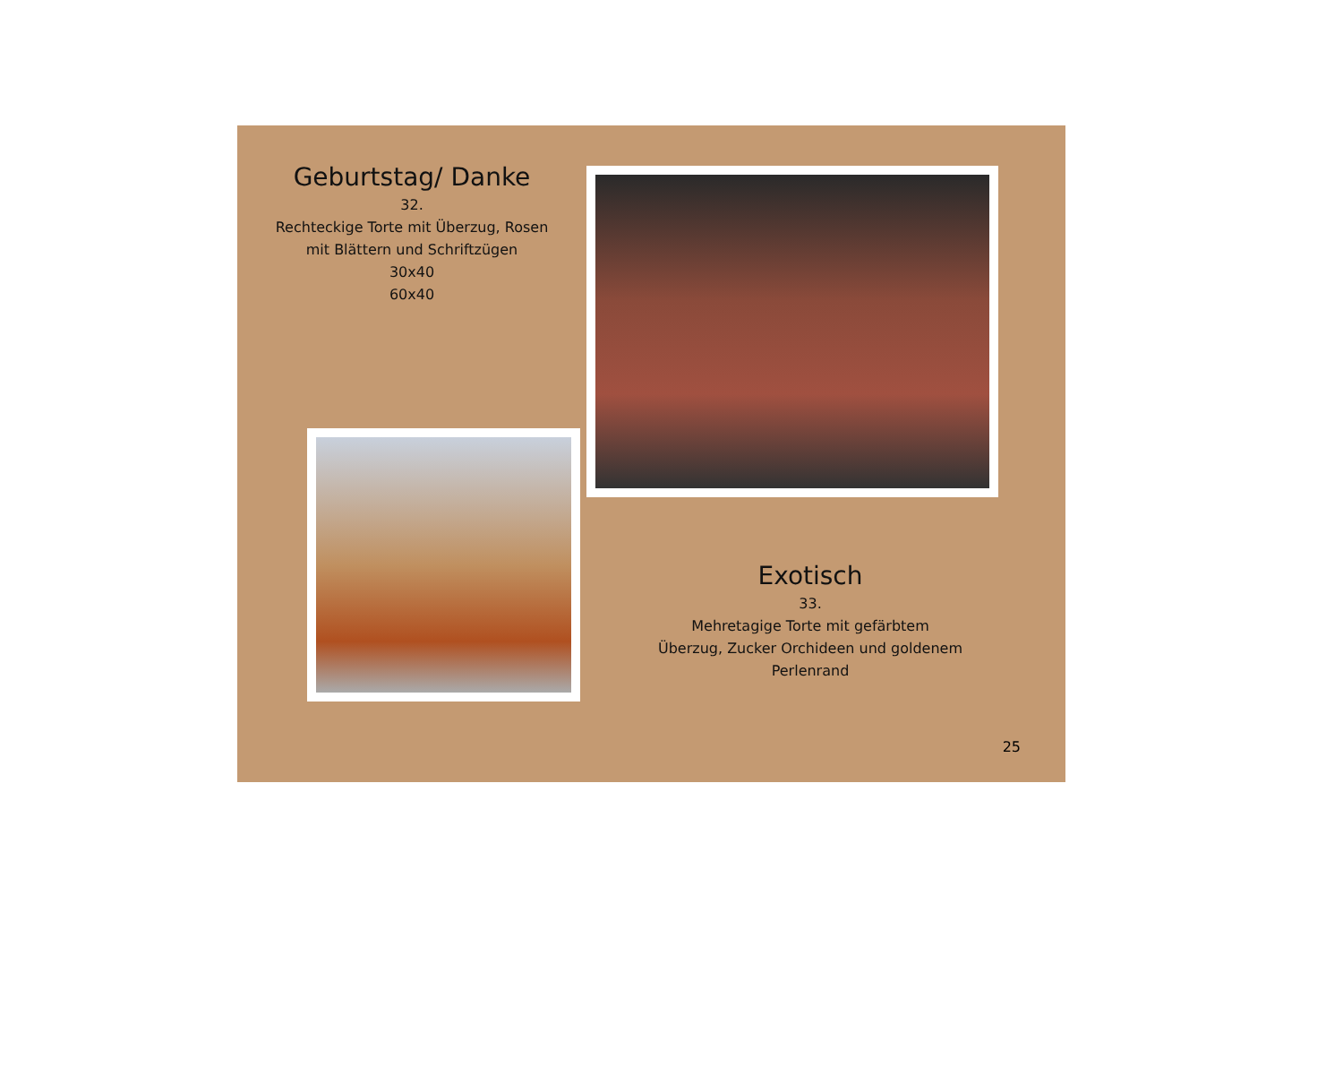Geburtstag/ Danke
32.
Rechteckige Torte mit Überzug, Rosen
mit Blättern und Schriftzügen
30x40
60x40
Exotisch
33.
Mehretagige Torte mit gefärbtem
Überzug, Zucker Orchideen und goldenem
Perlenrand
25